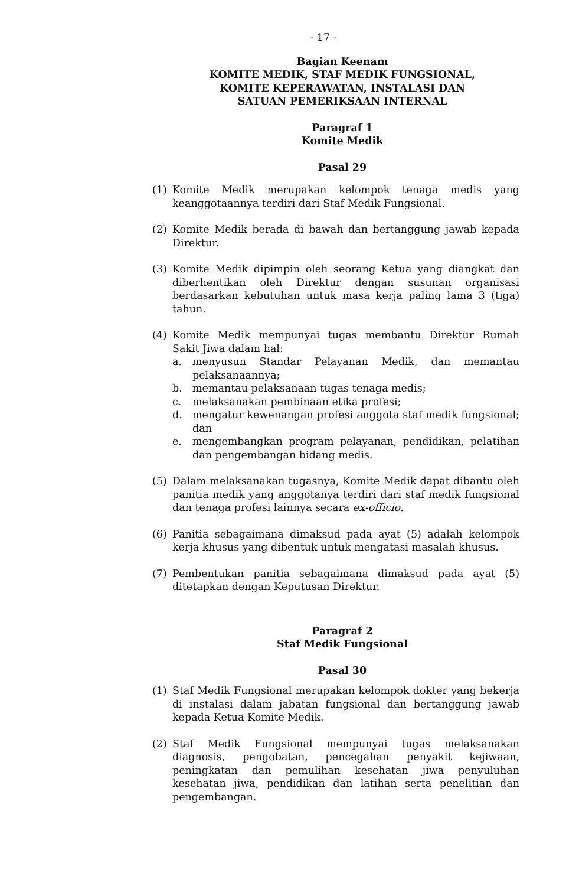- 17 -
Bagian Keenam
KOMITE MEDIK, STAF MEDIK FUNGSIONAL,
KOMITE KEPERAWATAN, INSTALASI DAN
SATUAN PEMERIKSAAN INTERNAL
Paragraf 1
Komite Medik
Pasal 29
(1) Komite Medik merupakan kelompok tenaga medis yang keanggotaannya terdiri dari Staf Medik Fungsional.
(2) Komite Medik berada di bawah dan bertanggung jawab kepada Direktur.
(3) Komite Medik dipimpin oleh seorang Ketua yang diangkat dan diberhentikan oleh Direktur dengan susunan organisasi berdasarkan kebutuhan untuk masa kerja paling lama 3 (tiga) tahun.
(4) Komite Medik mempunyai tugas membantu Direktur Rumah Sakit Jiwa dalam hal:
a. menyusun Standar Pelayanan Medik, dan memantau pelaksanaannya;
b. memantau pelaksanaan tugas tenaga medis;
c. melaksanakan pembinaan etika profesi;
d. mengatur kewenangan profesi anggota staf medik fungsional; dan
e. mengembangkan program pelayanan, pendidikan, pelatihan dan pengembangan bidang medis.
(5) Dalam melaksanakan tugasnya, Komite Medik dapat dibantu oleh panitia medik yang anggotanya terdiri dari staf medik fungsional dan tenaga profesi lainnya secara ex-officio.
(6) Panitia sebagaimana dimaksud pada ayat (5) adalah kelompok kerja khusus yang dibentuk untuk mengatasi masalah khusus.
(7) Pembentukan panitia sebagaimana dimaksud pada ayat (5) ditetapkan dengan Keputusan Direktur.
Paragraf 2
Staf Medik Fungsional
Pasal 30
(1) Staf Medik Fungsional merupakan kelompok dokter yang bekerja di instalasi dalam jabatan fungsional dan bertanggung jawab kepada Ketua Komite Medik.
(2) Staf Medik Fungsional mempunyai tugas melaksanakan diagnosis, pengobatan, pencegahan penyakit kejiwaan, peningkatan dan pemulihan kesehatan jiwa penyuluhan kesehatan jiwa, pendidikan dan latihan serta penelitian dan pengembangan.